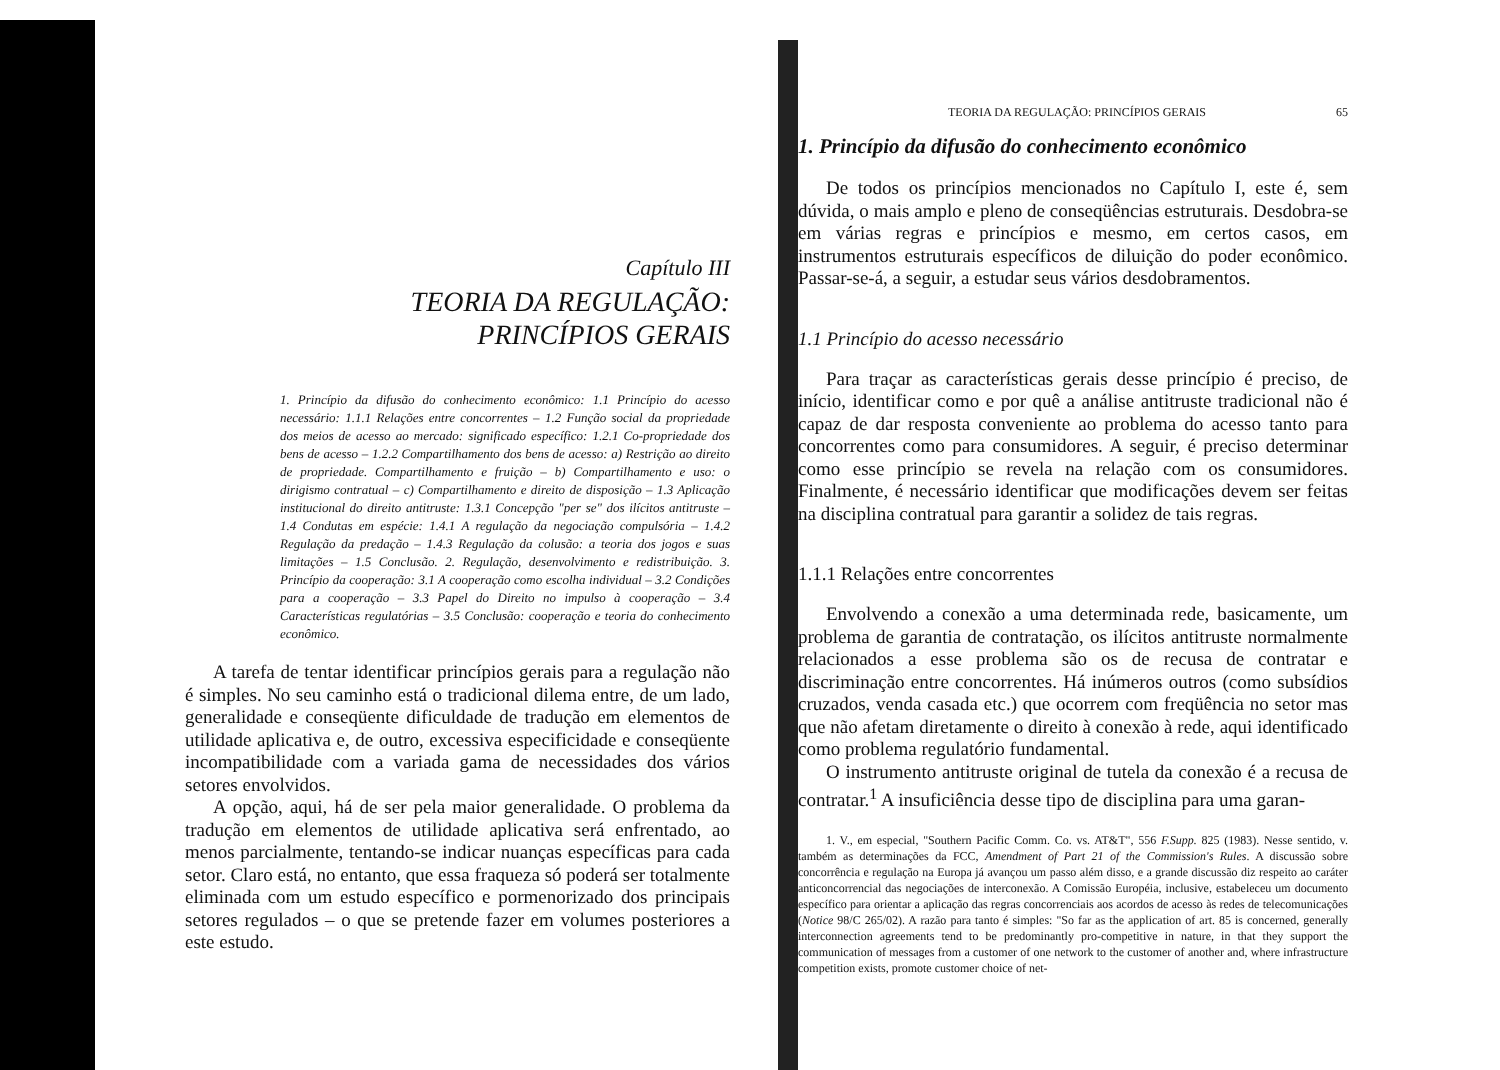Capítulo III
TEORIA DA REGULAÇÃO:
PRINCÍPIOS GERAIS
1. Princípio da difusão do conhecimento econômico: 1.1 Princípio do acesso necessário: 1.1.1 Relações entre concorrentes – 1.2 Função social da propriedade dos meios de acesso ao mercado: significado específico: 1.2.1 Co-propriedade dos bens de acesso – 1.2.2 Compartilhamento dos bens de acesso: a) Restrição ao direito de propriedade. Compartilhamento e fruição – b) Compartilhamento e uso: o dirigismo contratual – c) Compartilhamento e direito de disposição – 1.3 Aplicação institucional do direito antitruste: 1.3.1 Concepção "per se" dos ilícitos antitruste – 1.4 Condutas em espécie: 1.4.1 A regulação da negociação compulsória – 1.4.2 Regulação da predação – 1.4.3 Regulação da colusão: a teoria dos jogos e suas limitações – 1.5 Conclusão. 2. Regulação, desenvolvimento e redistribuição. 3. Princípio da cooperação: 3.1 A cooperação como escolha individual – 3.2 Condições para a cooperação – 3.3 Papel do Direito no impulso à cooperação – 3.4 Características regulatórias – 3.5 Conclusão: cooperação e teoria do conhecimento econômico.
A tarefa de tentar identificar princípios gerais para a regulação não é simples. No seu caminho está o tradicional dilema entre, de um lado, generalidade e conseqüente dificuldade de tradução em elementos de utilidade aplicativa e, de outro, excessiva especificidade e conseqüente incompatibilidade com a variada gama de necessidades dos vários setores envolvidos.
A opção, aqui, há de ser pela maior generalidade. O problema da tradução em elementos de utilidade aplicativa será enfrentado, ao menos parcialmente, tentando-se indicar nuanças específicas para cada setor. Claro está, no entanto, que essa fraqueza só poderá ser totalmente eliminada com um estudo específico e pormenorizado dos principais setores regulados – o que se pretende fazer em volumes posteriores a este estudo.
TEORIA DA REGULAÇÃO: PRINCÍPIOS GERAIS 65
1. Princípio da difusão do conhecimento econômico
De todos os princípios mencionados no Capítulo I, este é, sem dúvida, o mais amplo e pleno de conseqüências estruturais. Desdobra-se em várias regras e princípios e mesmo, em certos casos, em instrumentos estruturais específicos de diluição do poder econômico. Passar-se-á, a seguir, a estudar seus vários desdobramentos.
1.1 Princípio do acesso necessário
Para traçar as características gerais desse princípio é preciso, de início, identificar como e por quê a análise antitruste tradicional não é capaz de dar resposta conveniente ao problema do acesso tanto para concorrentes como para consumidores. A seguir, é preciso determinar como esse princípio se revela na relação com os consumidores. Finalmente, é necessário identificar que modificações devem ser feitas na disciplina contratual para garantir a solidez de tais regras.
1.1.1 Relações entre concorrentes
Envolvendo a conexão a uma determinada rede, basicamente, um problema de garantia de contratação, os ilícitos antitruste normalmente relacionados a esse problema são os de recusa de contratar e discriminação entre concorrentes. Há inúmeros outros (como subsídios cruzados, venda casada etc.) que ocorrem com freqüência no setor mas que não afetam diretamente o direito à conexão à rede, aqui identificado como problema regulatório fundamental.
O instrumento antitruste original de tutela da conexão é a recusa de contratar.<sup>1</sup> A insuficiência desse tipo de disciplina para uma garan-
1. V., em especial, "Southern Pacific Comm. Co. vs. AT&T", 556 F.Supp. 825 (1983). Nesse sentido, v. também as determinações da FCC, Amendment of Part 21 of the Commission's Rules. A discussão sobre concorrência e regulação na Europa já avançou um passo além disso, e a grande discussão diz respeito ao caráter anticoncorrencial das negociações de interconexão. A Comissão Européia, inclusive, estabeleceu um documento específico para orientar a aplicação das regras concorrenciais aos acordos de acesso às redes de telecomunicações (Notice 98/C 265/02). A razão para tanto é simples: "So far as the application of art. 85 is concerned, generally interconnection agreements tend to be predominantly pro-competitive in nature, in that they support the communication of messages from a customer of one network to the customer of another and, where infrastructure competition exists, promote customer choice of net-